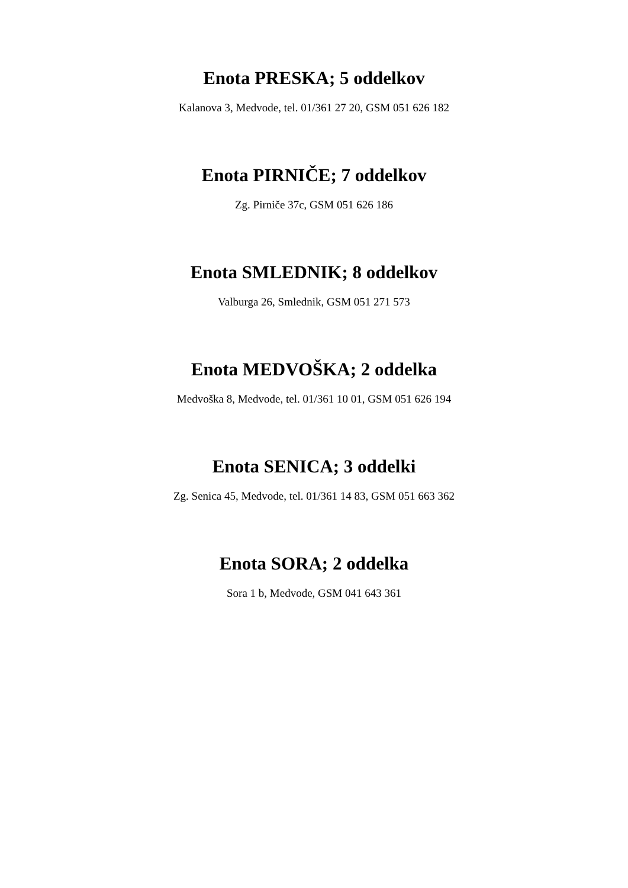Enota PRESKA; 5 oddelkov
Kalanova 3, Medvode, tel. 01/361 27 20, GSM 051 626 182
Enota PIRNIČE; 7 oddelkov
Zg. Pirniče 37c, GSM 051 626 186
Enota SMLEDNIK; 8 oddelkov
Valburga 26, Smlednik, GSM 051 271 573
Enota MEDVOŠKA; 2 oddelka
Medvoška 8, Medvode, tel. 01/361 10 01, GSM 051 626 194
Enota SENICA; 3 oddelki
Zg. Senica 45, Medvode, tel. 01/361 14 83, GSM 051 663 362
Enota SORA; 2 oddelka
Sora 1 b, Medvode, GSM 041 643 361